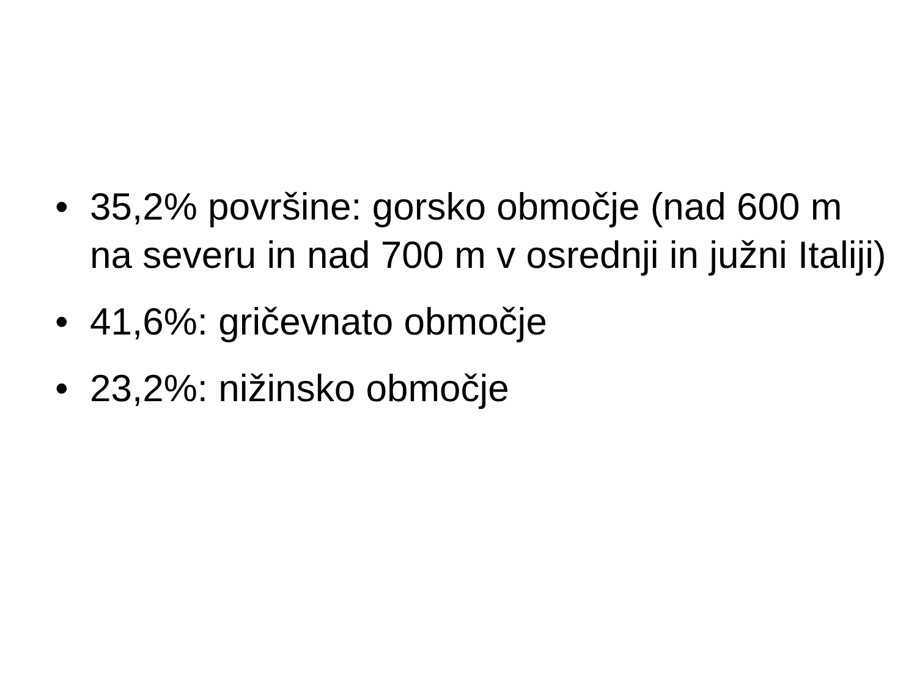• 35,2% površine: gorsko območje (nad 600 m na severu in nad 700 m v osrednji in južni Italiji)
• 41,6%: gričevnato območje
• 23,2%: nižinsko območje